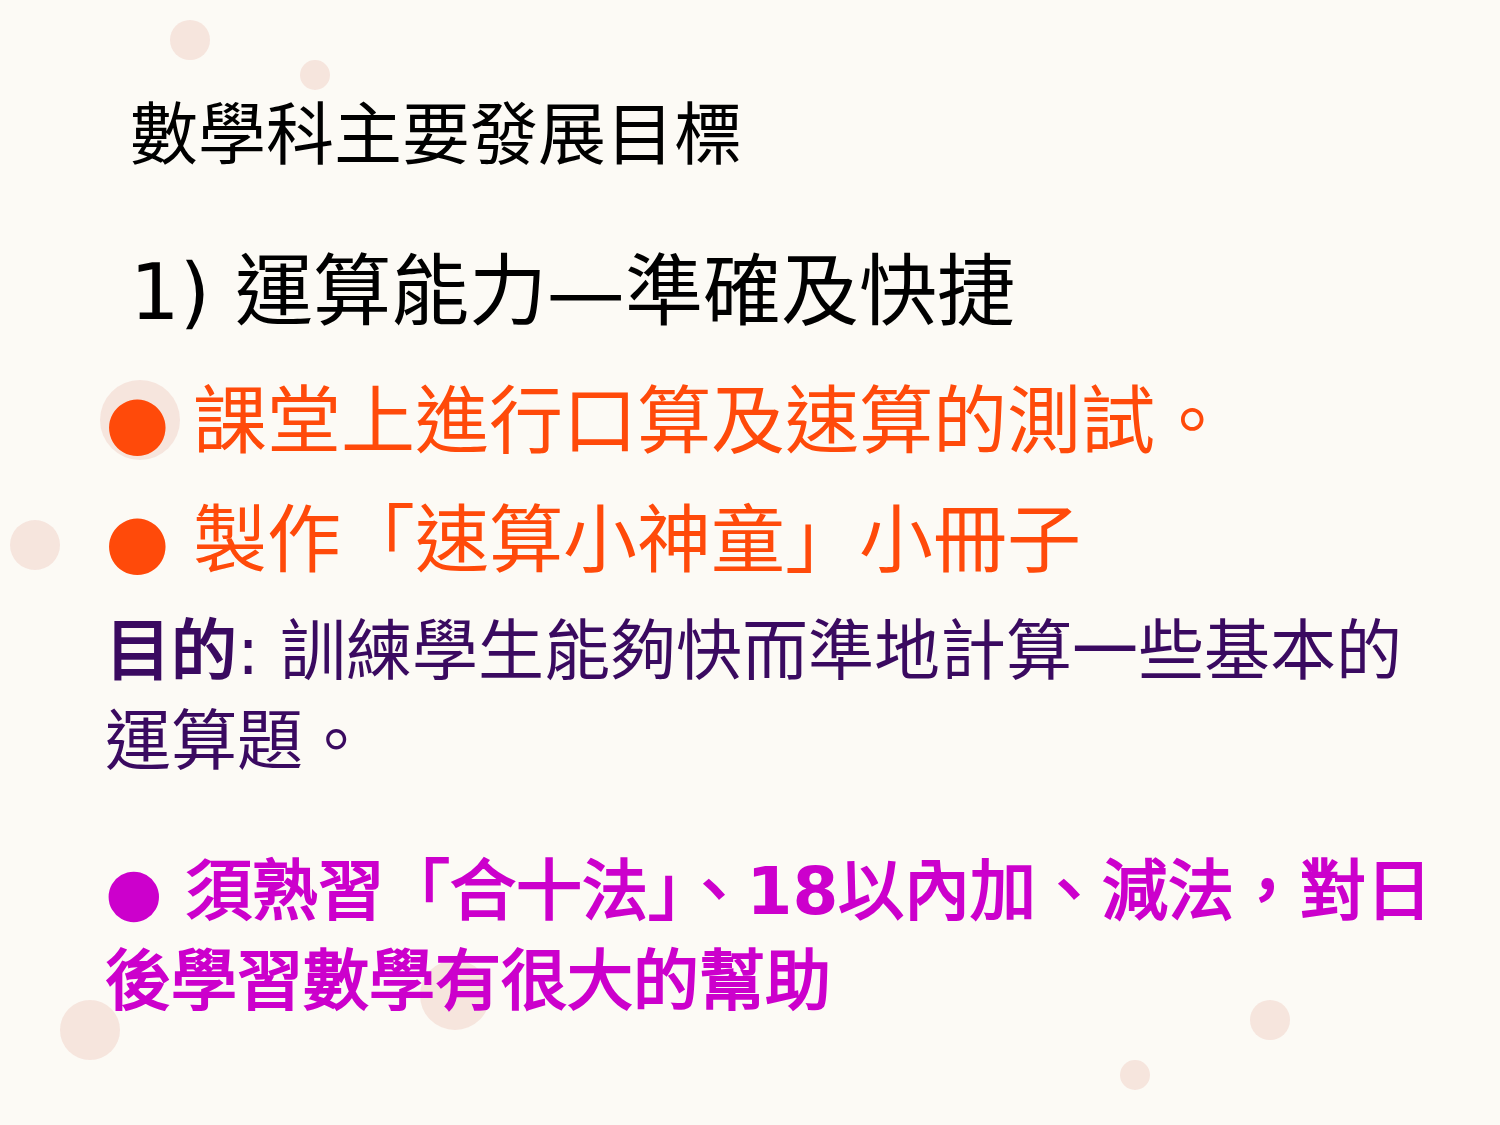數學科主要發展目標
1) 運算能力—準確及快捷
● 課堂上進行口算及速算的測試。
● 製作「速算小神童」小冊子
目的: 訓練學生能夠快而準地計算一些基本的運算題。
● 須熟習「合十法」、18以內加、減法，對日後學習數學有很大的幫助